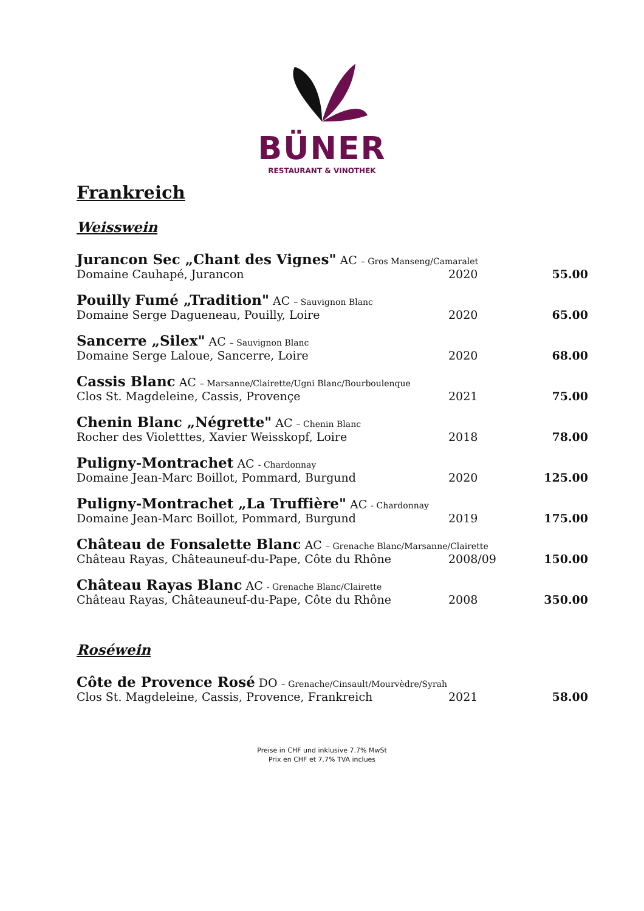BÜNER
RESTAURANT & VINOTHEK
Frankreich
Weisswein
| Jurancon Sec „Chant des Vignes" AC – Gros Manseng/Camaralet | | |
| Domaine Cauhapé, Jurancon | 2020 | 55.00 |
| Pouilly Fumé „Tradition" AC – Sauvignon Blanc | | |
| Domaine Serge Dagueneau, Pouilly, Loire | 2020 | 65.00 |
| Sancerre „Silex" AC – Sauvignon Blanc | | |
| Domaine Serge Laloue, Sancerre, Loire | 2020 | 68.00 |
| Cassis Blanc AC – Marsanne/Clairette/Ugni Blanc/Bourboulenque | | |
| Clos St. Magdeleine, Cassis, Provençe | 2021 | 75.00 |
| Chenin Blanc „Négrette" AC – Chenin Blanc | | |
| Rocher des Violetttes, Xavier Weisskopf, Loire | 2018 | 78.00 |
| Puligny-Montrachet AC - Chardonnay | | |
| Domaine Jean-Marc Boillot, Pommard, Burgund | 2020 | 125.00 |
| Puligny-Montrachet „La Truffière" AC - Chardonnay | | |
| Domaine Jean-Marc Boillot, Pommard, Burgund | 2019 | 175.00 |
| Château de Fonsalette Blanc AC – Grenache Blanc/Marsanne/Clairette | | |
| Château Rayas, Châteauneuf-du-Pape, Côte du Rhône | 2008/09 | 150.00 |
| Château Rayas Blanc AC - Grenache Blanc/Clairette | | |
| Château Rayas, Châteauneuf-du-Pape, Côte du Rhône | 2008 | 350.00 |
Roséwein
| Côte de Provence Rosé DO – Grenache/Cinsault/Mourvèdre/Syrah | | |
| Clos St. Magdeleine, Cassis, Provence, Frankreich | 2021 | 58.00 |
Preise in CHF und inklusive 7.7% MwSt
Prix en CHF et 7.7% TVA inclues